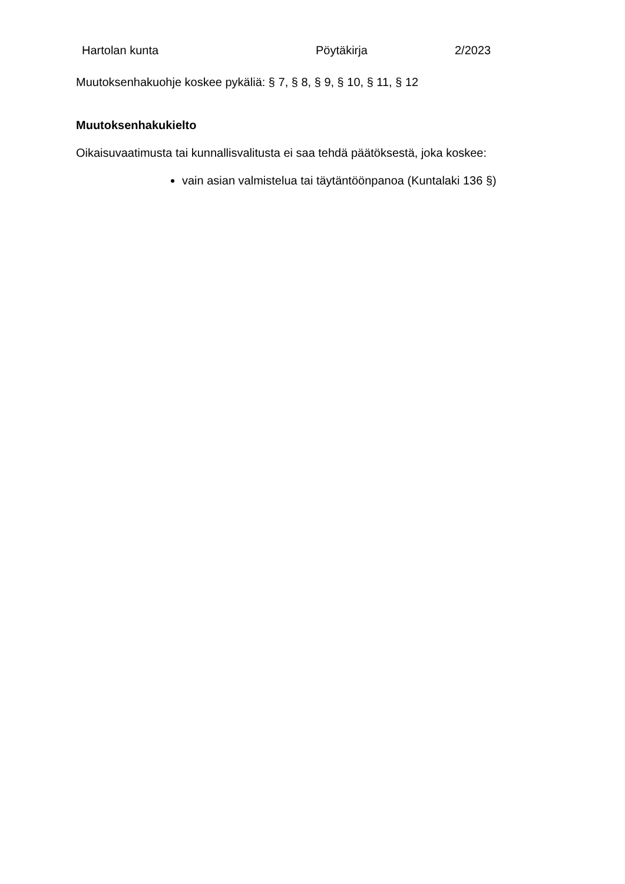Hartolan kunta Pöytäkirja 2/2023
Muutoksenhakuohje koskee pykäliä: § 7, § 8, § 9, § 10, § 11, § 12
Muutoksenhakukielto
Oikaisuvaatimusta tai kunnallisvalitusta ei saa tehdä päätöksestä, joka koskee:
vain asian valmistelua tai täytäntöönpanoa (Kuntalaki 136 §)